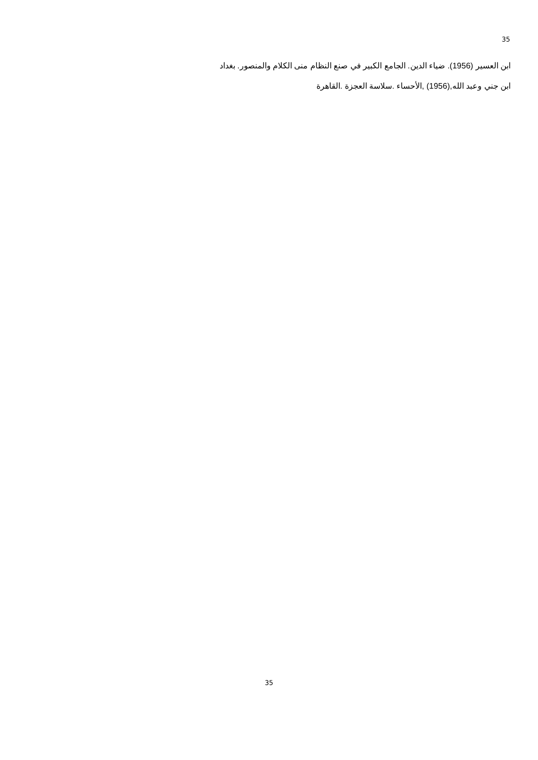35
ابن العسير (1956). ضياء الدين. الجامع الكبير في صنع النظام منى الكلام والمنصور. بغداد
ابن جني وعبد الله,(1956) ,الأحساء .سلاسة العجزة .القاهرة
35